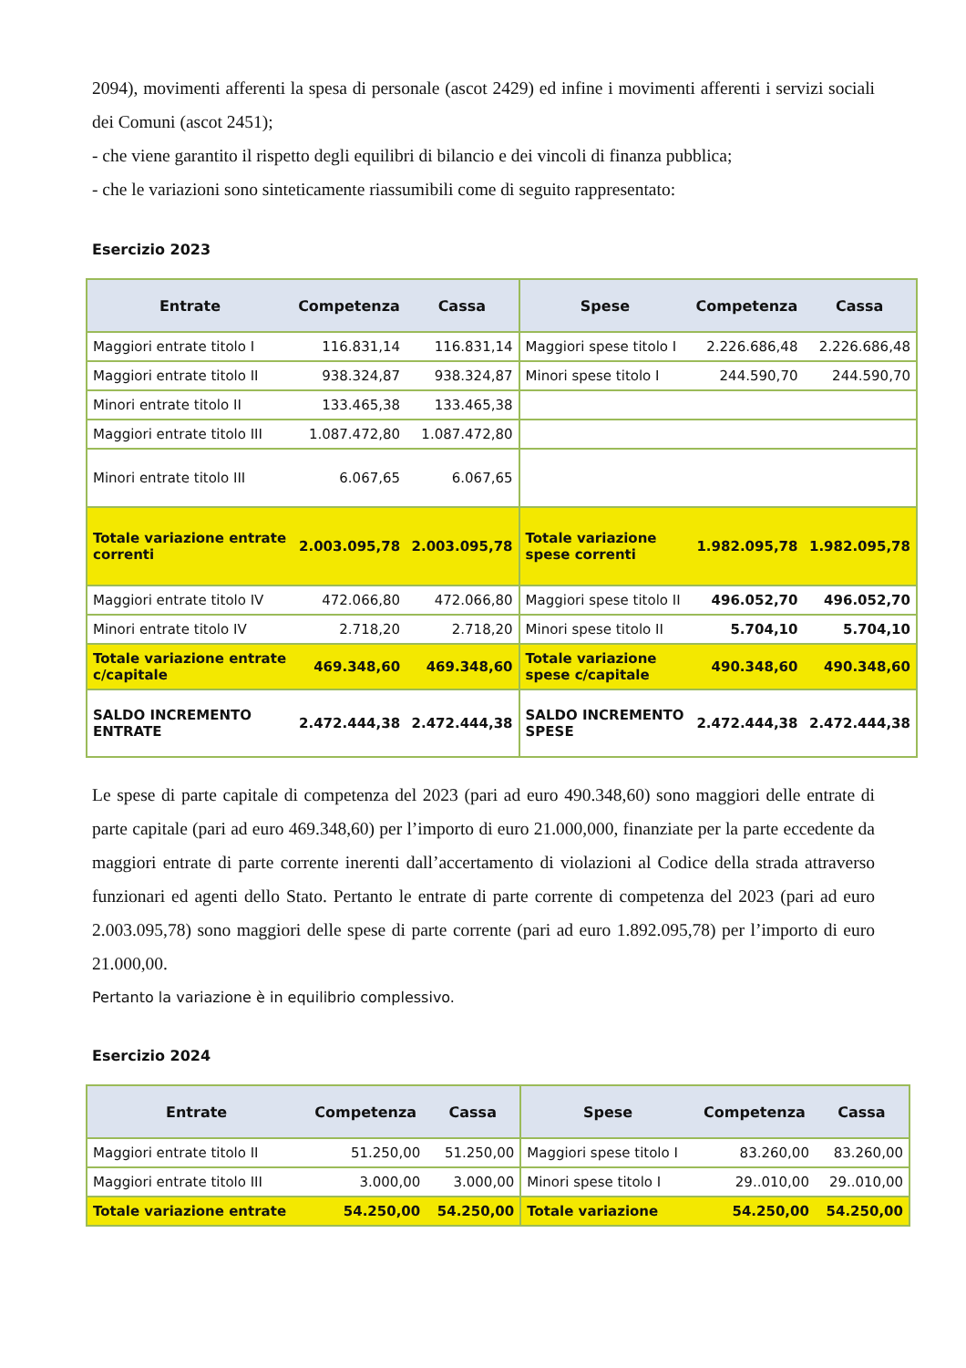2094), movimenti afferenti la spesa di personale (ascot 2429) ed infine i movimenti afferenti i servizi sociali dei Comuni (ascot 2451);
- che viene garantito il rispetto degli equilibri di bilancio e dei vincoli di finanza pubblica;
- che le variazioni sono sinteticamente riassumibili come di seguito rappresentato:
Esercizio 2023
| Entrate | Competenza | Cassa | Spese | Competenza | Cassa |
| --- | --- | --- | --- | --- | --- |
| Maggiori entrate titolo I | 116.831,14 | 116.831,14 | Maggiori spese titolo I | 2.226.686,48 | 2.226.686,48 |
| Maggiori entrate titolo II | 938.324,87 | 938.324,87 | Minori spese titolo I | 244.590,70 | 244.590,70 |
| Minori entrate titolo II | 133.465,38 | 133.465,38 | | | |
| Maggiori entrate titolo III | 1.087.472,80 | 1.087.472,80 | | | |
| Minori entrate titolo III | 6.067,65 | 6.067,65 | | | |
| Totale variazione entrate correnti | 2.003.095,78 | 2.003.095,78 | Totale variazione spese correnti | 1.982.095,78 | 1.982.095,78 |
| Maggiori entrate titolo IV | 472.066,80 | 472.066,80 | Maggiori spese titolo II | 496.052,70 | 496.052,70 |
| Minori entrate titolo IV | 2.718,20 | 2.718,20 | Minori spese titolo II | 5.704,10 | 5.704,10 |
| Totale variazione entrate c/capitale | 469.348,60 | 469.348,60 | Totale variazione spese c/capitale | 490.348,60 | 490.348,60 |
| SALDO INCREMENTO ENTRATE | 2.472.444,38 | 2.472.444,38 | SALDO INCREMENTO SPESE | 2.472.444,38 | 2.472.444,38 |
Le spese di parte capitale di competenza del 2023 (pari ad euro 490.348,60) sono maggiori delle entrate di parte capitale (pari ad euro 469.348,60) per l’importo di euro 21.000,000, finanziate per la parte eccedente da maggiori entrate di parte corrente inerenti dall’accertamento di violazioni al Codice della strada attraverso funzionari ed agenti dello Stato. Pertanto le entrate di parte corrente di competenza del 2023 (pari ad euro 2.003.095,78) sono maggiori delle spese di parte corrente (pari ad euro 1.892.095,78) per l’importo di euro 21.000,00.
Pertanto la variazione è in equilibrio complessivo.
Esercizio 2024
| Entrate | Competenza | Cassa | Spese | Competenza | Cassa |
| --- | --- | --- | --- | --- | --- |
| Maggiori entrate titolo II | 51.250,00 | 51.250,00 | Maggiori spese titolo I | 83.260,00 | 83.260,00 |
| Maggiori entrate titolo III | 3.000,00 | 3.000,00 | Minori spese titolo I | 29..010,00 | 29..010,00 |
| Totale variazione entrate | 54.250,00 | 54.250,00 | Totale variazione | 54.250,00 | 54.250,00 |